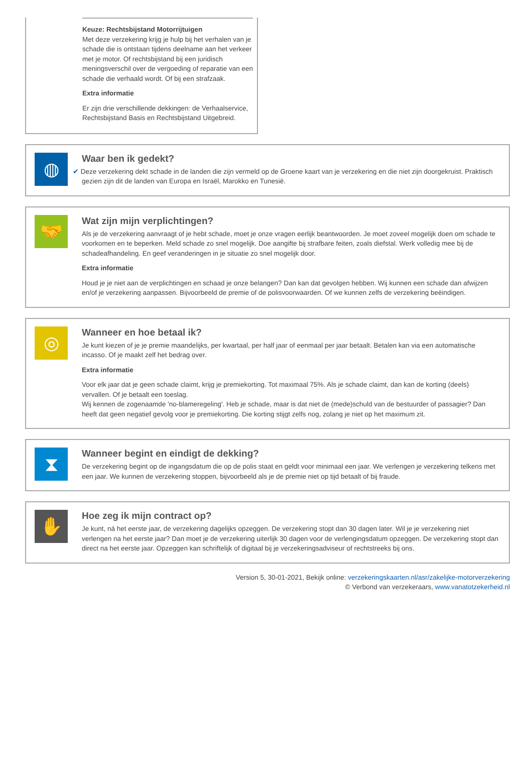Keuze: Rechtsbijstand Motorrijtuigen
Met deze verzekering krijg je hulp bij het verhalen van je schade die is ontstaan tijdens deelname aan het verkeer met je motor. Of rechtsbijstand bij een juridisch meningsverschil over de vergoeding of reparatie van een schade die verhaald wordt. Of bij een strafzaak.
Extra informatie
Er zijn drie verschillende dekkingen: de Verhaalservice, Rechtsbijstand Basis en Rechtsbijstand Uitgebreid.
◍
Waar ben ik gedekt?
✔ Deze verzekering dekt schade in de landen die zijn vermeld op de Groene kaart van je verzekering en die niet zijn doorgekruist. Praktisch gezien zijn dit de landen van Europa en Israël, Marokko en Tunesië.
🤝
Wat zijn mijn verplichtingen?
Als je de verzekering aanvraagt of je hebt schade, moet je onze vragen eerlijk beantwoorden. Je moet zoveel mogelijk doen om schade te voorkomen en te beperken. Meld schade zo snel mogelijk. Doe aangifte bij strafbare feiten, zoals diefstal. Werk volledig mee bij de schadeafhandeling. En geef veranderingen in je situatie zo snel mogelijk door.
Extra informatie
Houd je je niet aan de verplichtingen en schaad je onze belangen? Dan kan dat gevolgen hebben. Wij kunnen een schade dan afwijzen en/of je verzekering aanpassen. Bijvoorbeeld de premie of de polisvoorwaarden. Of we kunnen zelfs de verzekering beëindigen.
◎
Wanneer en hoe betaal ik?
Je kunt kiezen of je je premie maandelijks, per kwartaal, per half jaar of eenmaal per jaar betaalt. Betalen kan via een automatische incasso. Of je maakt zelf het bedrag over.
Extra informatie
Voor elk jaar dat je geen schade claimt, krijg je premiekorting. Tot maximaal 75%. Als je schade claimt, dan kan de korting (deels) vervallen. Of je betaalt een toeslag.
Wij kennen de zogenaamde 'no-blameregeling'. Heb je schade, maar is dat niet de (mede)schuld van de bestuurder of passagier? Dan heeft dat geen negatief gevolg voor je premiekorting. Die korting stijgt zelfs nog, zolang je niet op het maximum zit.
⧗
Wanneer begint en eindigt de dekking?
De verzekering begint op de ingangsdatum die op de polis staat en geldt voor minimaal een jaar. We verlengen je verzekering telkens met een jaar. We kunnen de verzekering stoppen, bijvoorbeeld als je de premie niet op tijd betaalt of bij fraude.
✋
Hoe zeg ik mijn contract op?
Je kunt, ná het eerste jaar, de verzekering dagelijks opzeggen. De verzekering stopt dan 30 dagen later. Wil je je verzekering niet verlengen na het eerste jaar? Dan moet je de verzekering uiterlijk 30 dagen voor de verlengingsdatum opzeggen. De verzekering stopt dan direct na het eerste jaar. Opzeggen kan schriftelijk of digitaal bij je verzekeringsadviseur of rechtstreeks bij ons.
Version 5, 30-01-2021, Bekijk online: verzekeringskaarten.nl/asr/zakelijke-motorverzekering
© Verbond van verzekeraars, www.vanatotzekerheid.nl